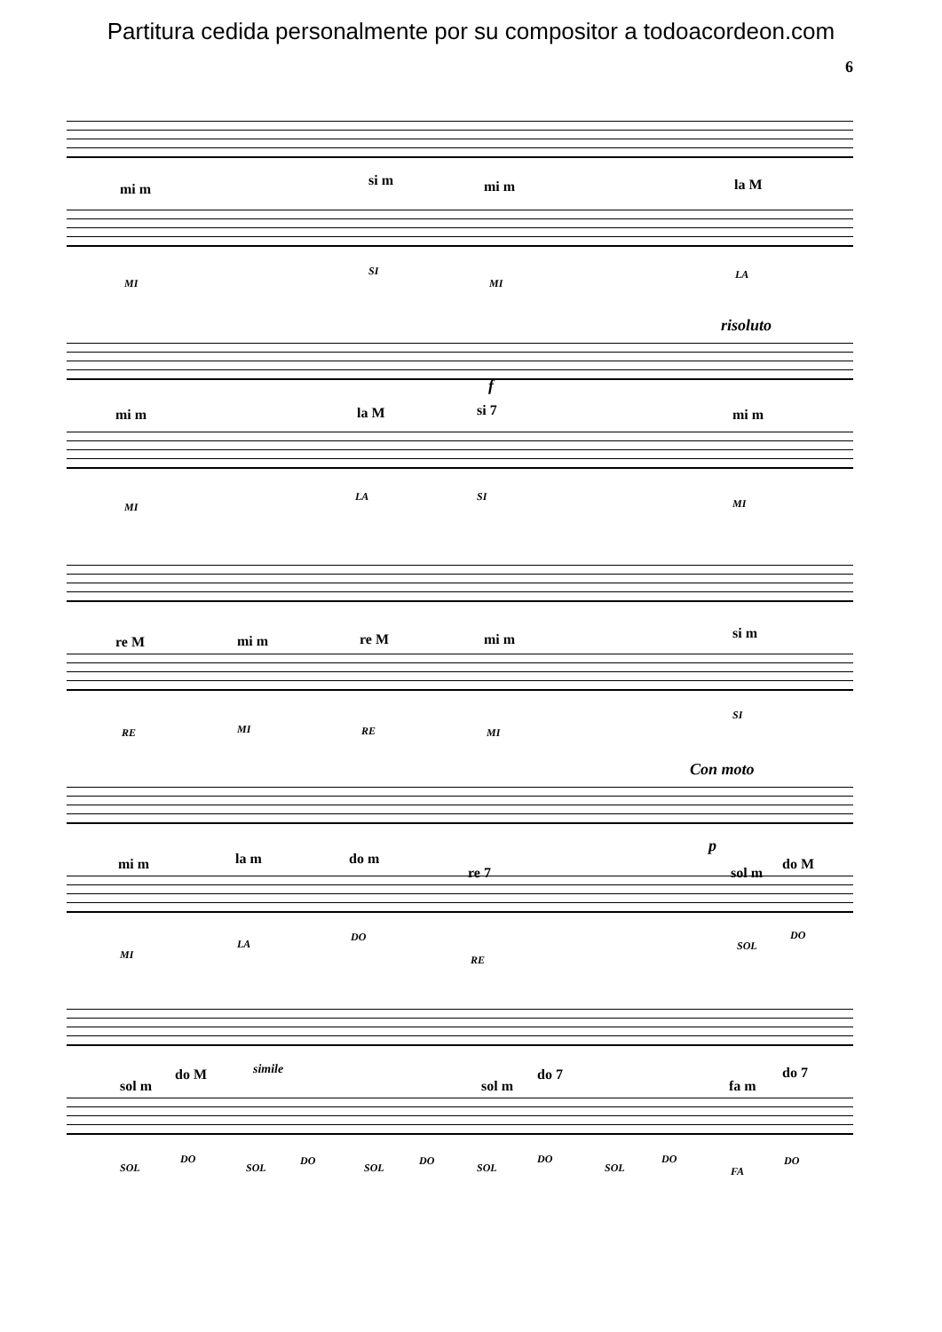Partitura cedida personalmente por su compositor a todoacordeon.com
6
mi m
si m mi m la M
MI
SI
MI
LA
risoluto
f
mi m la M si 7 mi m
MI
LA SI
MI
re M mi m re M mi m si m
RE MI RE MI
SI
Con moto
p
mi m la m do m
re 7 sol m
do M
MI
LA
DO
RE
SOL
DO
simile
sol m
do M
sol m
do 7
fa m
do 7
SOL
DO
SOL
DO
SOL
DO
SOL
DO
SOL
DO
FA
DO